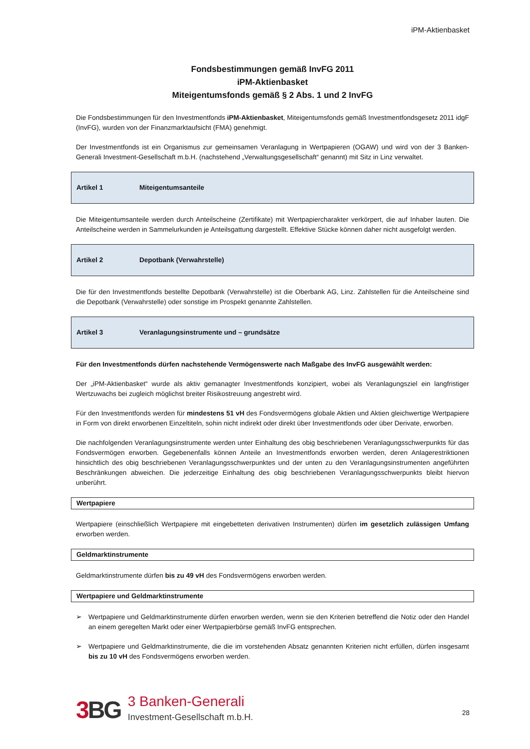iPM-Aktienbasket
Fondsbestimmungen gemäß InvFG 2011
iPM-Aktienbasket
Miteigentumsfonds gemäß § 2 Abs. 1 und 2 InvFG
Die Fondsbestimmungen für den Investmentfonds iPM-Aktienbasket, Miteigentumsfonds gemäß Investmentfondsgesetz 2011 idgF (InvFG), wurden von der Finanzmarktaufsicht (FMA) genehmigt.
Der Investmentfonds ist ein Organismus zur gemeinsamen Veranlagung in Wertpapieren (OGAW) und wird von der 3 Banken-Generali Investment-Gesellschaft m.b.H. (nachstehend „Verwaltungsgesellschaft“ genannt) mit Sitz in Linz verwaltet.
Artikel 1 Miteigentumsanteile
Die Miteigentumsanteile werden durch Anteilscheine (Zertifikate) mit Wertpapiercharakter verkörpert, die auf Inhaber lauten. Die Anteilscheine werden in Sammelurkunden je Anteilsgattung dargestellt. Effektive Stücke können daher nicht ausgefolgt werden.
Artikel 2 Depotbank (Verwahrstelle)
Die für den Investmentfonds bestellte Depotbank (Verwahrstelle) ist die Oberbank AG, Linz. Zahlstellen für die Anteilscheine sind die Depotbank (Verwahrstelle) oder sonstige im Prospekt genannte Zahlstellen.
Artikel 3 Veranlagungsinstrumente und – grundsätze
Für den Investmentfonds dürfen nachstehende Vermögenswerte nach Maßgabe des InvFG ausgewählt werden:
Der „iPM-Aktienbasket“ wurde als aktiv gemanagter Investmentfonds konzipiert, wobei als Veranlagungsziel ein langfristiger Wertzuwachs bei zugleich möglichst breiter Risikostreuung angestrebt wird.
Für den Investmentfonds werden für mindestens 51 vH des Fondsvermögens globale Aktien und Aktien gleichwertige Wertpapiere in Form von direkt erworbenen Einzeltiteln, sohin nicht indirekt oder direkt über Investmentfonds oder über Derivate, erworben.
Die nachfolgenden Veranlagungsinstrumente werden unter Einhaltung des obig beschriebenen Veranlagungsschwerpunkts für das Fondsvermögen erworben. Gegebenenfalls können Anteile an Investmentfonds erworben werden, deren Anlagerestriktionen hinsichtlich des obig beschriebenen Veranlagungsschwerpunktes und der unten zu den Veranlagungsinstrumenten angeführten Beschränkungen abweichen. Die jederzeitige Einhaltung des obig beschriebenen Veranlagungsschwerpunkts bleibt hiervon unberührt.
Wertpapiere
Wertpapiere (einschließlich Wertpapiere mit eingebetteten derivativen Instrumenten) dürfen im gesetzlich zulässigen Umfang erworben werden.
Geldmarktinstrumente
Geldmarktinstrumente dürfen bis zu 49 vH des Fondsvermögens erworben werden.
Wertpapiere und Geldmarktinstrumente
➢ Wertpapiere und Geldmarktinstrumente dürfen erworben werden, wenn sie den Kriterien betreffend die Notiz oder den Handel an einem geregelten Markt oder einer Wertpapierbörse gemäß InvFG entsprechen.
➢ Wertpapiere und Geldmarktinstrumente, die die im vorstehenden Absatz genannten Kriterien nicht erfüllen, dürfen insgesamt bis zu 10 vH des Fondsvermögens erworben werden.
3 BG 3 Banken-Generali
Investment-Gesellschaft m.b.H.
28